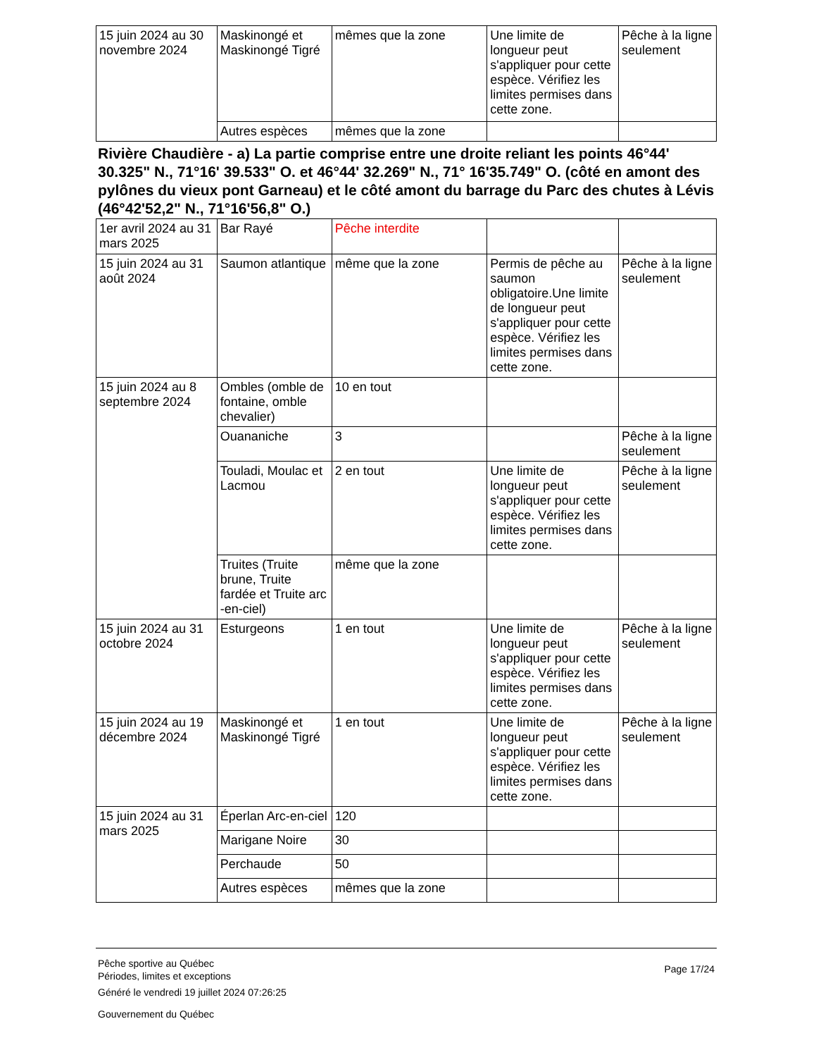| 15 juin 2024 au 30 novembre 2024 | Maskinongé et Maskinongé Tigré | mêmes que la zone | Une limite de longueur peut s'appliquer pour cette espèce. Vérifiez les limites permises dans cette zone. | Pêche à la ligne seulement |
| | Autres espèces | mêmes que la zone | | |
Rivière Chaudière - a) La partie comprise entre une droite reliant les points 46°44' 30.325" N., 71°16' 39.533" O. et 46°44' 32.269" N., 71° 16'35.749" O. (côté en amont des pylônes du vieux pont Garneau) et le côté amont du barrage du Parc des chutes à Lévis (46°42'52,2" N., 71°16'56,8" O.)
| 1er avril 2024 au 31 mars 2025 | Bar Rayé | Pêche interdite | | |
| 15 juin 2024 au 31 août 2024 | Saumon atlantique | même que la zone | Permis de pêche au saumon obligatoire.Une limite de longueur peut s'appliquer pour cette espèce. Vérifiez les limites permises dans cette zone. | Pêche à la ligne seulement |
| 15 juin 2024 au 8 septembre 2024 | Ombles (omble de fontaine, omble chevalier) | 10 en tout | | |
| | Ouananiche | 3 | | Pêche à la ligne seulement |
| | Touladi, Moulac et Lacmou | 2 en tout | Une limite de longueur peut s'appliquer pour cette espèce. Vérifiez les limites permises dans cette zone. | Pêche à la ligne seulement |
| | Truites (Truite brune, Truite fardée et Truite arc -en-ciel) | même que la zone | | |
| 15 juin 2024 au 31 octobre 2024 | Esturgeons | 1 en tout | Une limite de longueur peut s'appliquer pour cette espèce. Vérifiez les limites permises dans cette zone. | Pêche à la ligne seulement |
| 15 juin 2024 au 19 décembre 2024 | Maskinongé et Maskinongé Tigré | 1 en tout | Une limite de longueur peut s'appliquer pour cette espèce. Vérifiez les limites permises dans cette zone. | Pêche à la ligne seulement |
| 15 juin 2024 au 31 mars 2025 | Éperlan Arc-en-ciel | 120 | | |
| | Marigane Noire | 30 | | |
| | Perchaude | 50 | | |
| | Autres espèces | mêmes que la zone | | |
Pêche sportive au Québec
Périodes, limites et exceptions
Généré le vendredi 19 juillet 2024 07:26:25
Gouvernement du Québec
Page 17/24